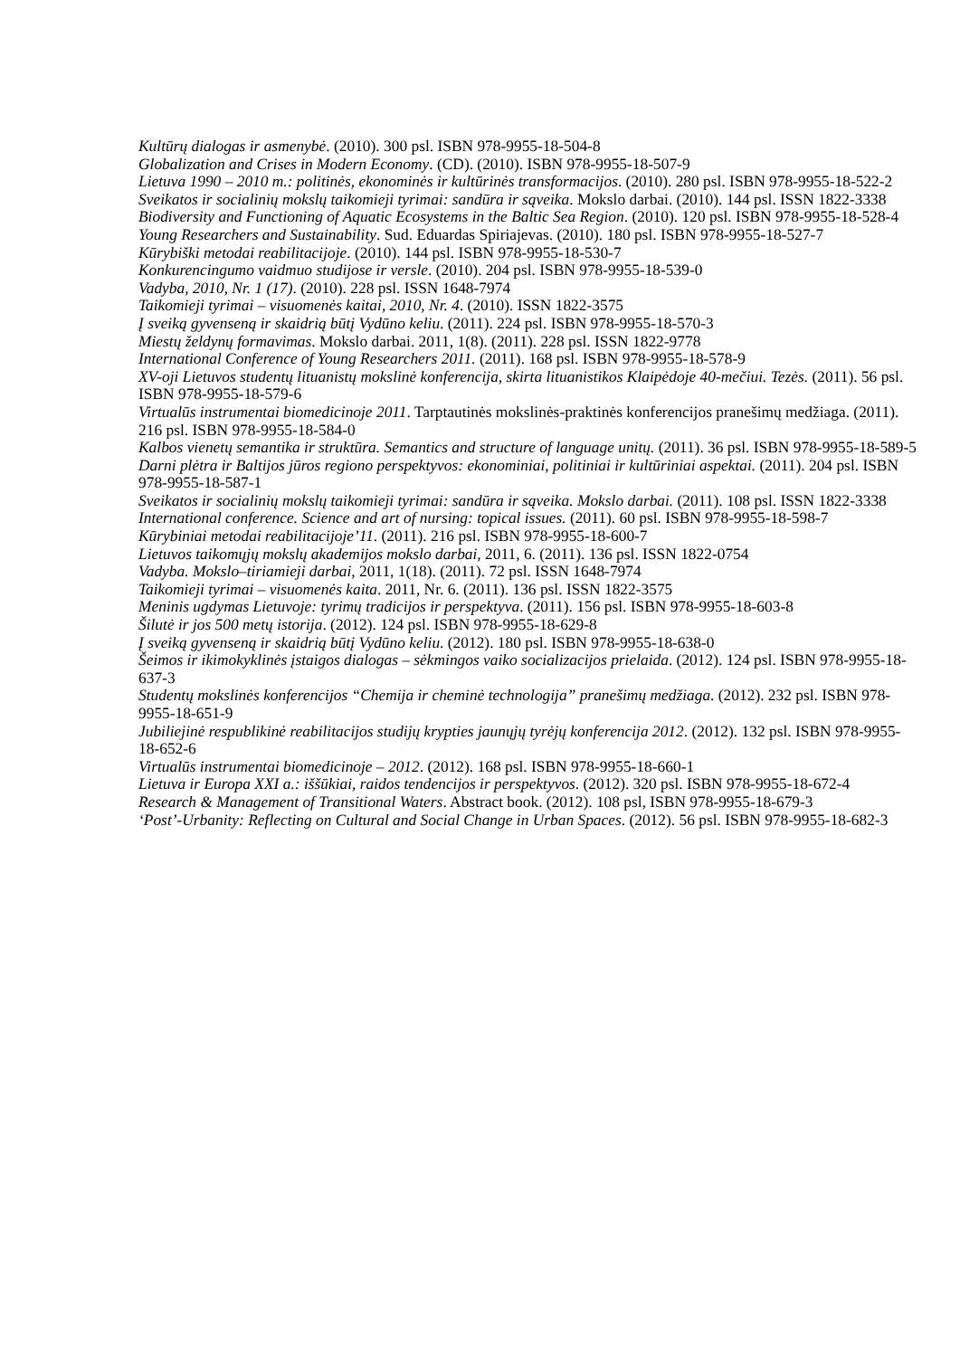Kultūrų dialogas ir asmenybė. (2010). 300 psl. ISBN 978-9955-18-504-8
Globalization and Crises in Modern Economy. (CD). (2010). ISBN 978-9955-18-507-9
Lietuva 1990 – 2010 m.: politinės, ekonominės ir kultūrinės transformacijos. (2010). 280 psl. ISBN 978-9955-18-522-2
Sveikatos ir socialinių mokslų taikomieji tyrimai: sandūra ir sąveika. Mokslo darbai. (2010). 144 psl. ISSN 1822-3338
Biodiversity and Functioning of Aquatic Ecosystems in the Baltic Sea Region. (2010). 120 psl. ISBN 978-9955-18-528-4
Young Researchers and Sustainability. Sud. Eduardas Spiriajevas. (2010). 180 psl. ISBN 978-9955-18-527-7
Kūrybiški metodai reabilitacijoje. (2010). 144 psl. ISBN 978-9955-18-530-7
Konkurencingumo vaidmuo studijose ir versle. (2010). 204 psl. ISBN 978-9955-18-539-0
Vadyba, 2010, Nr. 1 (17). (2010). 228 psl. ISSN 1648-7974
Taikomieji tyrimai – visuomenės kaitai, 2010, Nr. 4. (2010). ISSN 1822-3575
Į sveiką gyvenseną ir skaidrią būtį Vydūno keliu. (2011). 224 psl. ISBN 978-9955-18-570-3
Miestų želdynų formavimas. Mokslo darbai. 2011, 1(8). (2011). 228 psl. ISSN 1822-9778
International Conference of Young Researchers 2011. (2011). 168 psl. ISBN 978-9955-18-578-9
XV-oji Lietuvos studentų lituanistų mokslinė konferencija, skirta lituanistikos Klaipėdoje 40-mečiui. Tezės. (2011). 56 psl. ISBN 978-9955-18-579-6
Virtualūs instrumentai biomedicinoje 2011. Tarptautinės mokslinės-praktinės konferencijos pranešimų medžiaga. (2011). 216 psl. ISBN 978-9955-18-584-0
Kalbos vienetų semantika ir struktūra. Semantics and structure of language unitų. (2011). 36 psl. ISBN 978-9955-18-589-5
Darni plėtra ir Baltijos jūros regiono perspektyvos: ekonominiai, politiniai ir kultūriniai aspektai. (2011). 204 psl. ISBN 978-9955-18-587-1
Sveikatos ir socialinių mokslų taikomieji tyrimai: sandūra ir sąveika. Mokslo darbai. (2011). 108 psl. ISSN 1822-3338
International conference. Science and art of nursing: topical issues. (2011). 60 psl. ISBN 978-9955-18-598-7
Kūrybiniai metodai reabilitacijoje’11. (2011). 216 psl. ISBN 978-9955-18-600-7
Lietuvos taikomųjų mokslų akademijos mokslo darbai, 2011, 6. (2011). 136 psl. ISSN 1822-0754
Vadyba. Mokslo–tiriamieji darbai, 2011, 1(18). (2011). 72 psl. ISSN 1648-7974
Taikomieji tyrimai – visuomenės kaita. 2011, Nr. 6. (2011). 136 psl. ISSN 1822-3575
Meninis ugdymas Lietuvoje: tyrimų tradicijos ir perspektyva. (2011). 156 psl. ISBN 978-9955-18-603-8
Šilutė ir jos 500 metų istorija. (2012). 124 psl. ISBN 978-9955-18-629-8
Į sveiką gyvenseną ir skaidrią būtį Vydūno keliu. (2012). 180 psl. ISBN 978-9955-18-638-0
Šeimos ir ikimokyklinės įstaigos dialogas – sėkmingos vaiko socializacijos prielaida. (2012). 124 psl. ISBN 978-9955-18-637-3
Studentų mokslinės konferencijos “Chemija ir cheminė technologija” pranešimų medžiaga. (2012). 232 psl. ISBN 978-9955-18-651-9
Jubiliejinė respublikinė reabilitacijos studijų krypties jaunųjų tyrėjų konferencija 2012. (2012). 132 psl. ISBN 978-9955-18-652-6
Virtualūs instrumentai biomedicinoje – 2012. (2012). 168 psl. ISBN 978-9955-18-660-1
Lietuva ir Europa XXI a.: iššūkiai, raidos tendencijos ir perspektyvos. (2012). 320 psl. ISBN 978-9955-18-672-4
Research & Management of Transitional Waters. Abstract book. (2012). 108 psl, ISBN 978-9955-18-679-3
‘Post’-Urbanity: Reflecting on Cultural and Social Change in Urban Spaces. (2012). 56 psl. ISBN 978-9955-18-682-3